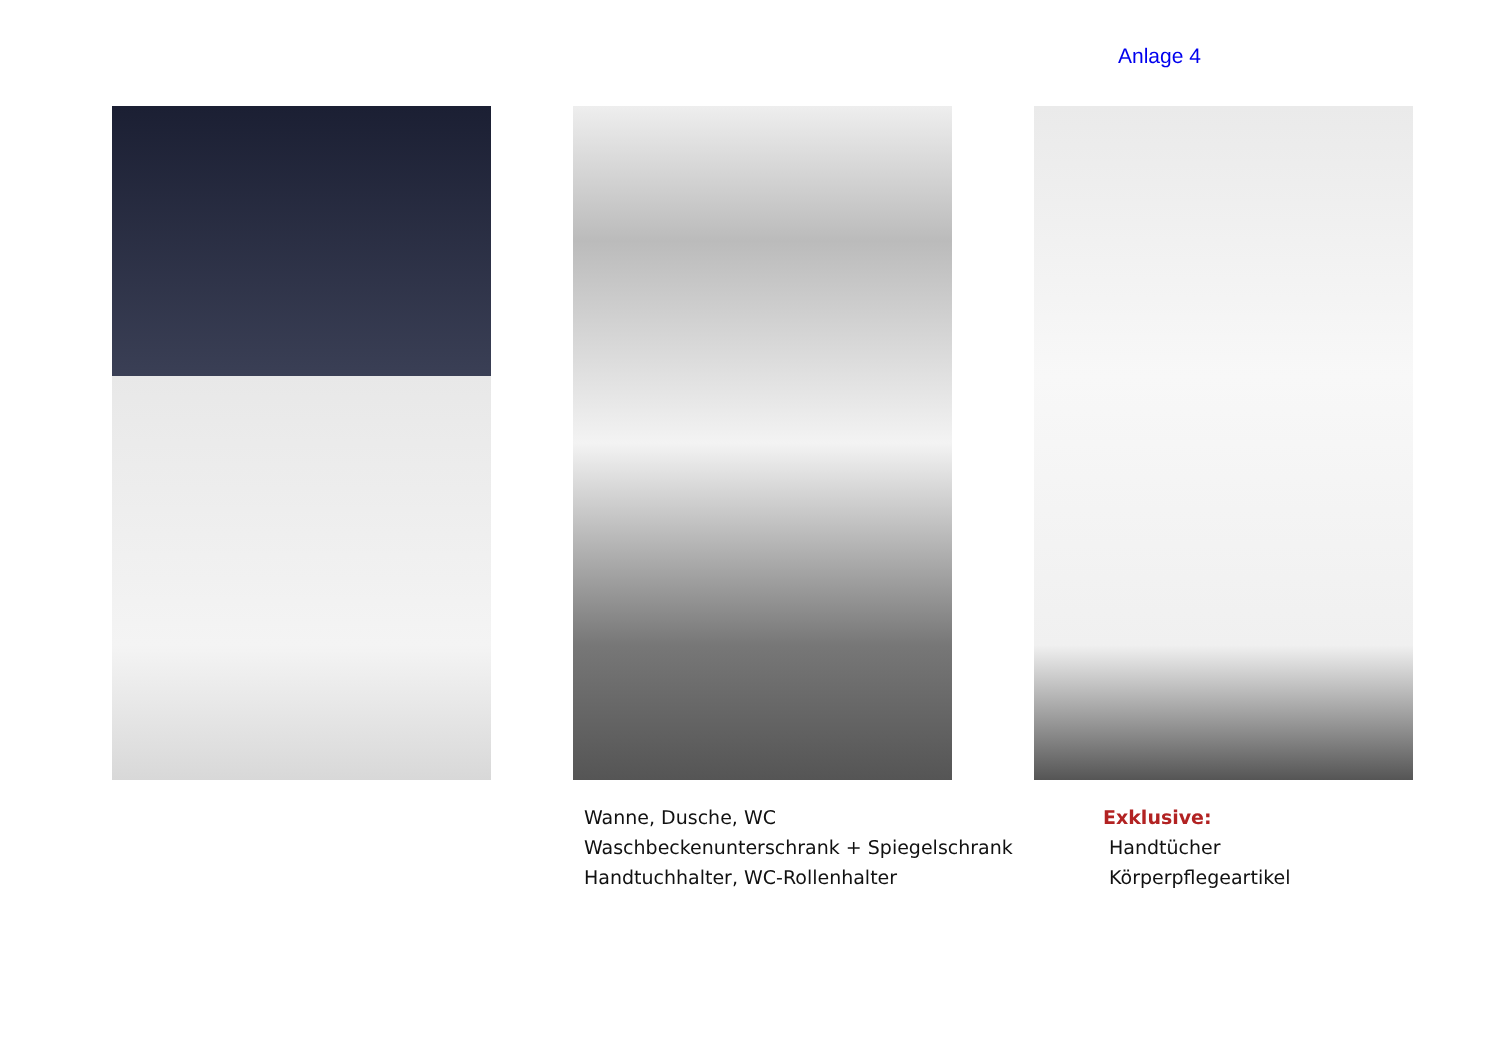Anlage 4
Wanne, Dusche, WC
Waschbeckenunterschrank + Spiegelschrank
Handtuchhalter, WC-Rollenhalter
Exklusive:
Handtücher
Körperpflegeartikel